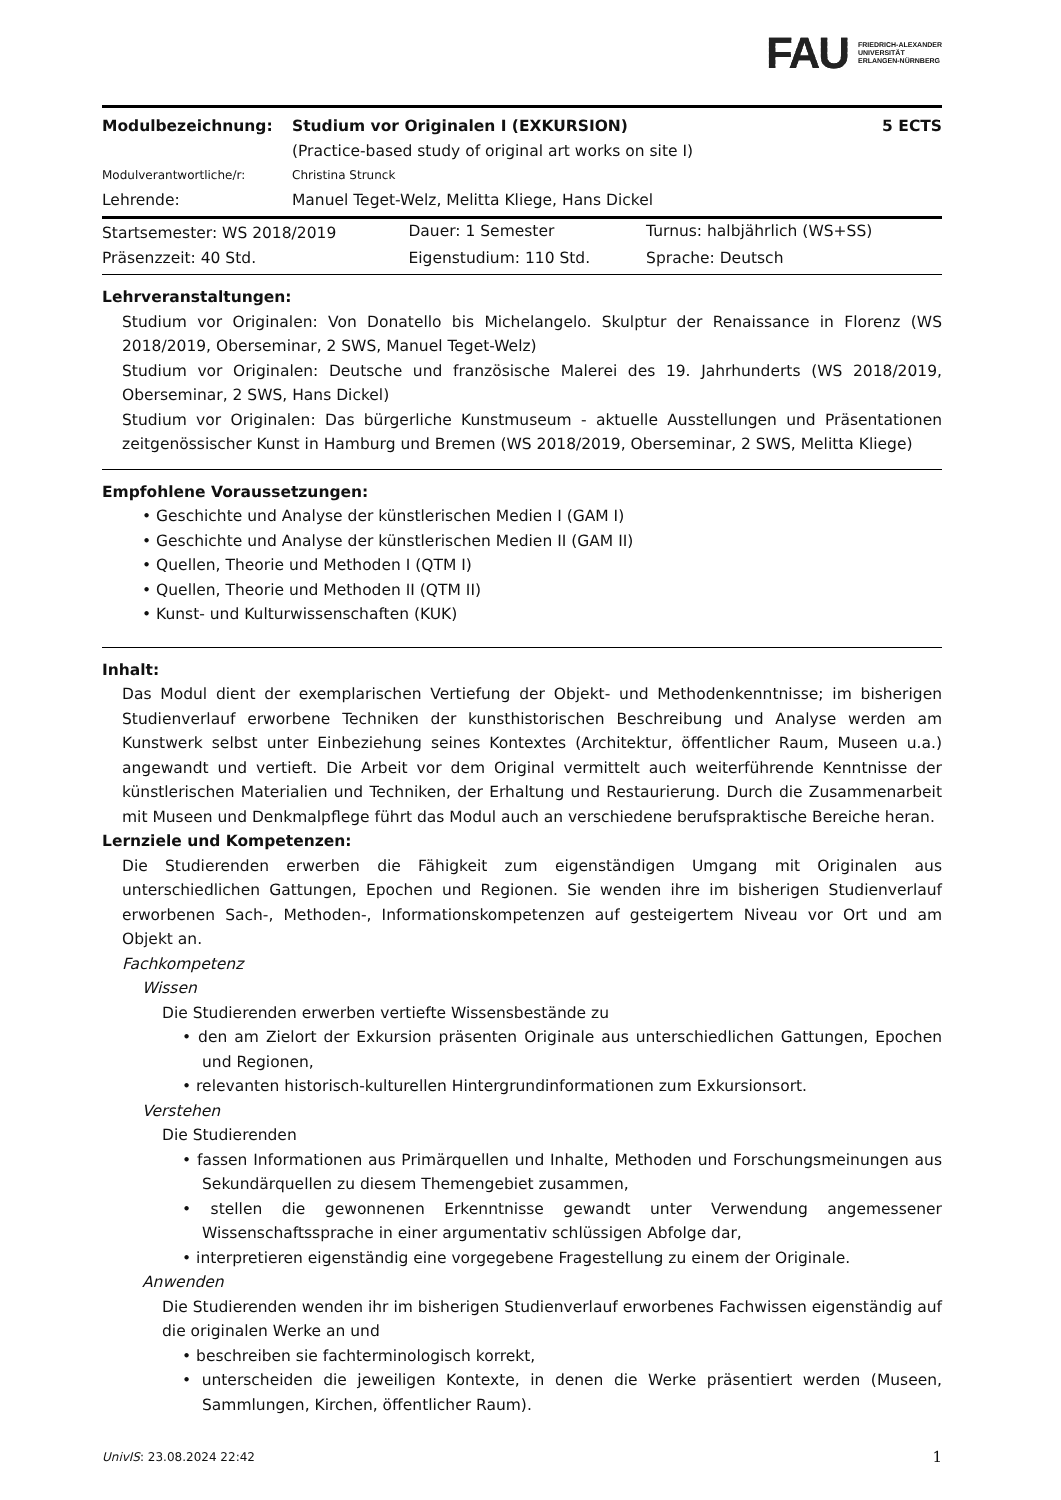FAU FRIEDRICH-ALEXANDER
UNIVERSITÄT
ERLANGEN-NÜRNBERG
| Modulbezeichnung: | Studium vor Originalen I (EXKURSION) (Practice-based study of original art works on site I) | 5 ECTS |
| Modulverantwortliche/r: | Christina Strunck | |
| Lehrende: | Manuel Teget-Welz, Melitta Kliege, Hans Dickel | |
| Startsemester: WS 2018/2019 | Dauer: 1 Semester | Turnus: halbjährlich (WS+SS) |
| Präsenzzeit: 40 Std. | Eigenstudium: 110 Std. | Sprache: Deutsch |
Lehrveranstaltungen:
Studium vor Originalen: Von Donatello bis Michelangelo. Skulptur der Renaissance in Florenz (WS 2018/2019, Oberseminar, 2 SWS, Manuel Teget-Welz)
Studium vor Originalen: Deutsche und französische Malerei des 19. Jahrhunderts (WS 2018/2019, Oberseminar, 2 SWS, Hans Dickel)
Studium vor Originalen: Das bürgerliche Kunstmuseum - aktuelle Ausstellungen und Präsentationen zeitgenössischer Kunst in Hamburg und Bremen (WS 2018/2019, Oberseminar, 2 SWS, Melitta Kliege)
Empfohlene Voraussetzungen:
• Geschichte und Analyse der künstlerischen Medien I (GAM I)
• Geschichte und Analyse der künstlerischen Medien II (GAM II)
• Quellen, Theorie und Methoden I (QTM I)
• Quellen, Theorie und Methoden II (QTM II)
• Kunst- und Kulturwissenschaften (KUK)
Inhalt:
Das Modul dient der exemplarischen Vertiefung der Objekt- und Methodenkenntnisse; im bisherigen Studienverlauf erworbene Techniken der kunsthistorischen Beschreibung und Analyse werden am Kunstwerk selbst unter Einbeziehung seines Kontextes (Architektur, öffentlicher Raum, Museen u.a.) angewandt und vertieft. Die Arbeit vor dem Original vermittelt auch weiterführende Kenntnisse der künstlerischen Materialien und Techniken, der Erhaltung und Restaurierung. Durch die Zusammenarbeit mit Museen und Denkmalpflege führt das Modul auch an verschiedene berufspraktische Bereiche heran.
Lernziele und Kompetenzen:
Die Studierenden erwerben die Fähigkeit zum eigenständigen Umgang mit Originalen aus unterschiedlichen Gattungen, Epochen und Regionen. Sie wenden ihre im bisherigen Studienverlauf erworbenen Sach-, Methoden-, Informationskompetenzen auf gesteigertem Niveau vor Ort und am Objekt an.
Fachkompetenz
Wissen
Die Studierenden erwerben vertiefte Wissensbestände zu
• den am Zielort der Exkursion präsenten Originale aus unterschiedlichen Gattungen, Epochen und Regionen,
• relevanten historisch-kulturellen Hintergrundinformationen zum Exkursionsort.
Verstehen
Die Studierenden
• fassen Informationen aus Primärquellen und Inhalte, Methoden und Forschungsmeinungen aus Sekundärquellen zu diesem Themengebiet zusammen,
• stellen die gewonnenen Erkenntnisse gewandt unter Verwendung angemessener Wissenschaftssprache in einer argumentativ schlüssigen Abfolge dar,
• interpretieren eigenständig eine vorgegebene Fragestellung zu einem der Originale.
Anwenden
Die Studierenden wenden ihr im bisherigen Studienverlauf erworbenes Fachwissen eigenständig auf die originalen Werke an und
• beschreiben sie fachterminologisch korrekt,
• unterscheiden die jeweiligen Kontexte, in denen die Werke präsentiert werden (Museen, Sammlungen, Kirchen, öffentlicher Raum).
UnivIS: 23.08.2024 22:42 1